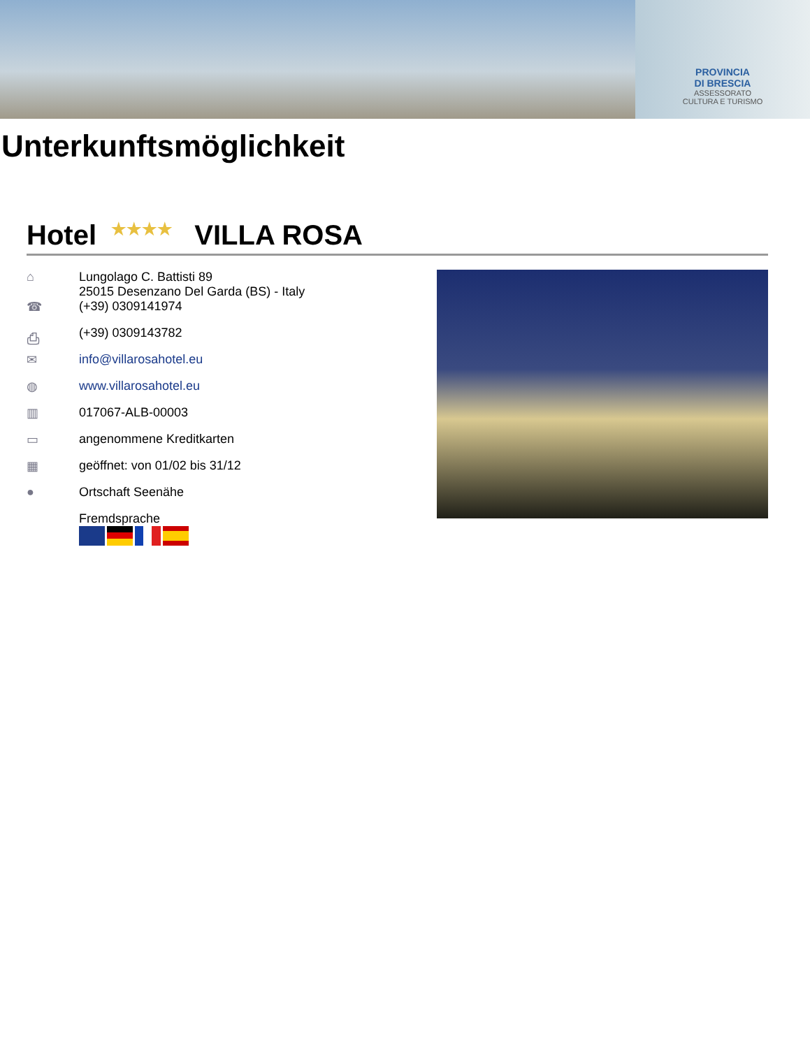PROVINCIA
DI BRESCIA
ASSESSORATO
CULTURA E TURISMO
Unterkunftsmöglichkeit
Hotel ★★★★ VILLA ROSA
⌂ Lungolago C. Battisti 89
25015 Desenzano Del Garda (BS) - Italy
☎ (+39) 0309141974
⎙ (+39) 0309143782
✉ info@villarosahotel.eu
◍ www.villarosahotel.eu
▥ 017067-ALB-00003
▭ angenommene Kreditkarten
▦ geöffnet: von 01/02 bis 31/12
● Ortschaft Seenähe
Fremdsprache